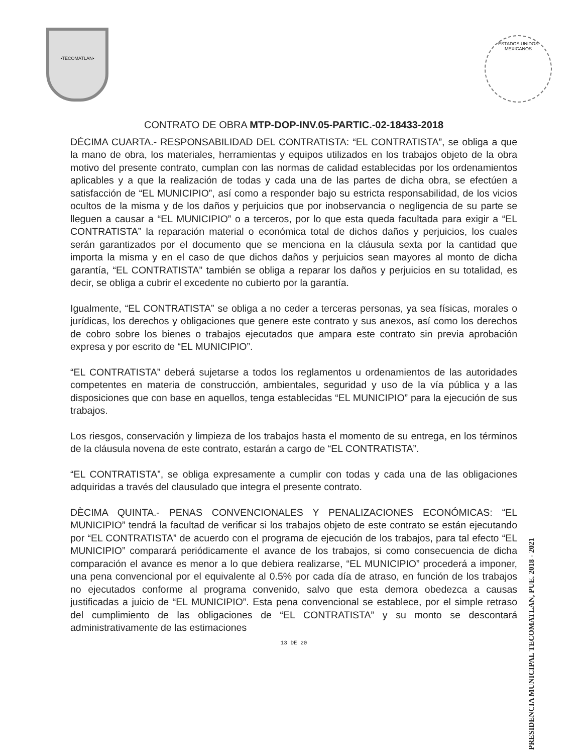•TECOMATLAN•
ESTADOS UNIDOS MEXICANOS
PRESIDENCIA MUNICIPAL TECOMATLAN, PUE. 2018 - 2021
CONTRATO DE OBRA MTP-DOP-INV.05-PARTIC.-02-18433-2018
DÉCIMA CUARTA.- RESPONSABILIDAD DEL CONTRATISTA: “EL CONTRATISTA”, se obliga a que la mano de obra, los materiales, herramientas y equipos utilizados en los trabajos objeto de la obra motivo del presente contrato, cumplan con las normas de calidad establecidas por los ordenamientos aplicables y a que la realización de todas y cada una de las partes de dicha obra, se efectúen a satisfacción de “EL MUNICIPIO”, así como a responder bajo su estricta responsabilidad, de los vicios ocultos de la misma y de los daños y perjuicios que por inobservancia o negligencia de su parte se lleguen a causar a “EL MUNICIPIO” o a terceros, por lo que esta queda facultada para exigir a “EL CONTRATISTA” la reparación material o económica total de dichos daños y perjuicios, los cuales serán garantizados por el documento que se menciona en la cláusula sexta por la cantidad que importa la misma y en el caso de que dichos daños y perjuicios sean mayores al monto de dicha garantía, “EL CONTRATISTA” también se obliga a reparar los daños y perjuicios en su totalidad, es decir, se obliga a cubrir el excedente no cubierto por la garantía.
Igualmente, “EL CONTRATISTA” se obliga a no ceder a terceras personas, ya sea físicas, morales o jurídicas, los derechos y obligaciones que genere este contrato y sus anexos, así como los derechos de cobro sobre los bienes o trabajos ejecutados que ampara este contrato sin previa aprobación expresa y por escrito de “EL MUNICIPIO”.
“EL CONTRATISTA” deberá sujetarse a todos los reglamentos u ordenamientos de las autoridades competentes en materia de construcción, ambientales, seguridad y uso de la vía pública y a las disposiciones que con base en aquellos, tenga establecidas “EL MUNICIPIO” para la ejecución de sus trabajos.
Los riesgos, conservación y limpieza de los trabajos hasta el momento de su entrega, en los términos de la cláusula novena de este contrato, estarán a cargo de “EL CONTRATISTA”.
“EL CONTRATISTA”, se obliga expresamente a cumplir con todas y cada una de las obligaciones adquiridas a través del clausulado que integra el presente contrato.
DÈCIMA QUINTA.- PENAS CONVENCIONALES Y PENALIZACIONES ECONÓMICAS: “EL MUNICIPIO” tendrá la facultad de verificar si los trabajos objeto de este contrato se están ejecutando por “EL CONTRATISTA” de acuerdo con el programa de ejecución de los trabajos, para tal efecto “EL MUNICIPIO” comparará periódicamente el avance de los trabajos, si como consecuencia de dicha comparación el avance es menor a lo que debiera realizarse, “EL MUNICIPIO” procederá a imponer, una pena convencional por el equivalente al 0.5% por cada día de atraso, en función de los trabajos no ejecutados conforme al programa convenido, salvo que esta demora obedezca a causas justificadas a juicio de “EL MUNICIPIO”. Esta pena convencional se establece, por el simple retraso del cumplimiento de las obligaciones de “EL CONTRATISTA” y su monto se descontará administrativamente de las estimaciones
13 DE 20